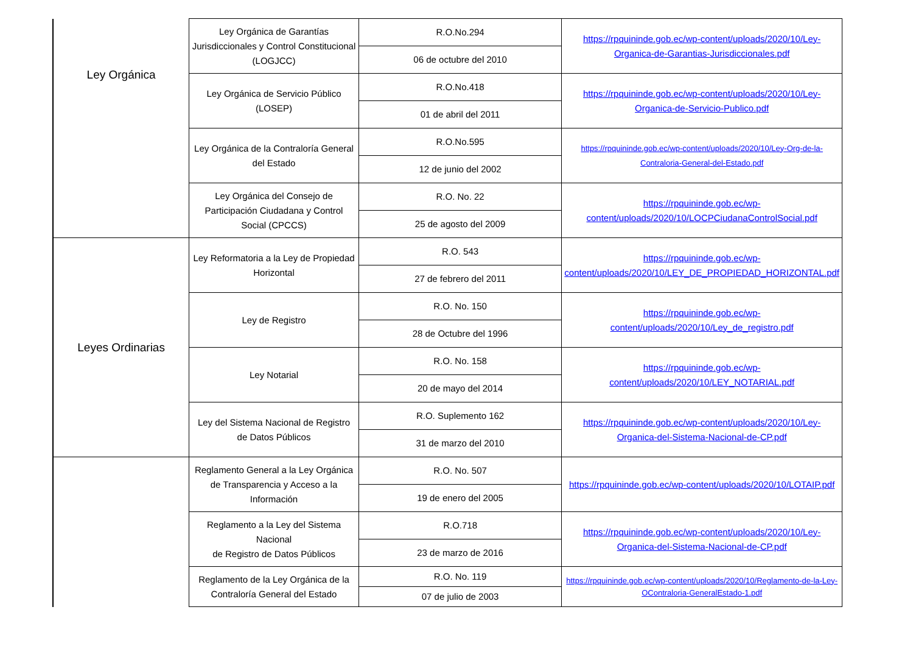| Ley Orgánica | Ley Orgánica de Garantías Jurisdiccionales y Control Constitucional (LOGJCC) | R.O.No.294 | https://rpquininde.gob.ec/wp-content/uploads/2020/10/Ley-Organica-de-Garantias-Jurisdiccionales.pdf |
| | | 06 de octubre del 2010 | |
| | Ley Orgánica de Servicio Público (LOSEP) | R.O.No.418 | https://rpquininde.gob.ec/wp-content/uploads/2020/10/Ley-Organica-de-Servicio-Publico.pdf |
| | | 01 de abril del 2011 | |
| | Ley Orgánica de la Contraloría General del Estado | R.O.No.595 | https://rpquininde.gob.ec/wp-content/uploads/2020/10/Ley-Org-de-la-Contraloria-General-del-Estado.pdf |
| | | 12 de junio del 2002 | |
| | Ley Orgánica del Consejo de Participación Ciudadana y Control Social (CPCCS) | R.O. No. 22 | https://rpquininde.gob.ec/wp-content/uploads/2020/10/LOCPCiudanaControlSocial.pdf |
| | | 25 de agosto del 2009 | |
| Leyes Ordinarias | Ley Reformatoria a la Ley de Propiedad Horizontal | R.O. 543 | https://rpquininde.gob.ec/wp-content/uploads/2020/10/LEY_DE_PROPIEDAD_HORIZONTAL.pdf |
| | | 27 de febrero del 2011 | |
| | Ley de Registro | R.O. No. 150 | https://rpquininde.gob.ec/wp-content/uploads/2020/10/Ley_de_registro.pdf |
| | | 28 de Octubre del 1996 | |
| | Ley Notarial | R.O. No. 158 | https://rpquininde.gob.ec/wp-content/uploads/2020/10/LEY_NOTARIAL.pdf |
| | | 20 de mayo del 2014 | |
| | Ley del Sistema Nacional de Registro de Datos Públicos | R.O. Suplemento 162 | https://rpquininde.gob.ec/wp-content/uploads/2020/10/Ley-Organica-del-Sistema-Nacional-de-CP.pdf |
| | | 31 de marzo del 2010 | |
| | Reglamento General a la Ley Orgánica de Transparencia y Acceso a la Información | R.O. No. 507 | https://rpquininde.gob.ec/wp-content/uploads/2020/10/LOTAIP.pdf |
| | | 19 de enero del 2005 | |
| | Reglamento a la Ley del Sistema Nacional de Registro de Datos Públicos | R.O.718 | https://rpquininde.gob.ec/wp-content/uploads/2020/10/Ley-Organica-del-Sistema-Nacional-de-CP.pdf |
| | | 23 de marzo de 2016 | |
| | Reglamento de la Ley Orgánica de la Contraloría General del Estado | R.O. No. 119 | https://rpquininde.gob.ec/wp-content/uploads/2020/10/Reglamento-de-la-Ley-OContraloria-GeneralEstado-1.pdf |
| | | 07 de julio de 2003 | |